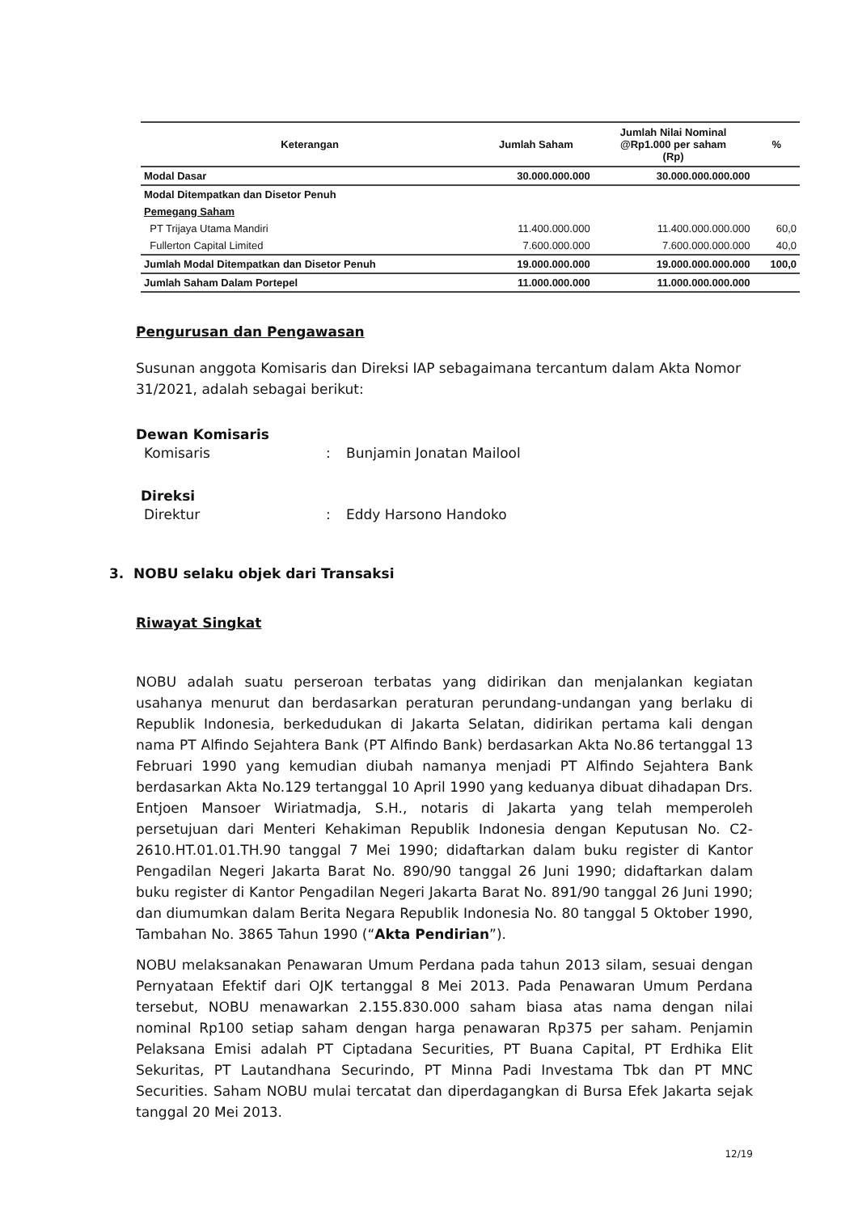| Keterangan | Jumlah Saham | Jumlah Nilai Nominal @Rp1.000 per saham (Rp) | % |
| --- | --- | --- | --- |
| Modal Dasar | 30.000.000.000 | 30.000.000.000.000 | |
| Modal Ditempatkan dan Disetor Penuh | | | |
| Pemegang Saham | | | |
| PT Trijaya Utama Mandiri | 11.400.000.000 | 11.400.000.000.000 | 60,0 |
| Fullerton Capital Limited | 7.600.000.000 | 7.600.000.000.000 | 40,0 |
| Jumlah Modal Ditempatkan dan Disetor Penuh | 19.000.000.000 | 19.000.000.000.000 | 100,0 |
| Jumlah Saham Dalam Portepel | 11.000.000.000 | 11.000.000.000.000 | |
Pengurusan dan Pengawasan
Susunan anggota Komisaris dan Direksi IAP sebagaimana tercantum dalam Akta Nomor 31/2021, adalah sebagai berikut:
Dewan Komisaris
Komisaris: Bunjamin Jonatan Mailool
Direksi
Direktur: Eddy Harsono Handoko
3. NOBU selaku objek dari Transaksi
Riwayat Singkat
NOBU adalah suatu perseroan terbatas yang didirikan dan menjalankan kegiatan usahanya menurut dan berdasarkan peraturan perundang-undangan yang berlaku di Republik Indonesia, berkedudukan di Jakarta Selatan, didirikan pertama kali dengan nama PT Alfindo Sejahtera Bank (PT Alfindo Bank) berdasarkan Akta No.86 tertanggal 13 Februari 1990 yang kemudian diubah namanya menjadi PT Alfindo Sejahtera Bank berdasarkan Akta No.129 tertanggal 10 April 1990 yang keduanya dibuat dihadapan Drs. Entjoen Mansoer Wiriatmadja, S.H., notaris di Jakarta yang telah memperoleh persetujuan dari Menteri Kehakiman Republik Indonesia dengan Keputusan No. C2-2610.HT.01.01.TH.90 tanggal 7 Mei 1990; didaftarkan dalam buku register di Kantor Pengadilan Negeri Jakarta Barat No. 890/90 tanggal 26 Juni 1990; didaftarkan dalam buku register di Kantor Pengadilan Negeri Jakarta Barat No. 891/90 tanggal 26 Juni 1990; dan diumumkan dalam Berita Negara Republik Indonesia No. 80 tanggal 5 Oktober 1990, Tambahan No. 3865 Tahun 1990 (“Akta Pendirian”).
NOBU melaksanakan Penawaran Umum Perdana pada tahun 2013 silam, sesuai dengan Pernyataan Efektif dari OJK tertanggal 8 Mei 2013. Pada Penawaran Umum Perdana tersebut, NOBU menawarkan 2.155.830.000 saham biasa atas nama dengan nilai nominal Rp100 setiap saham dengan harga penawaran Rp375 per saham. Penjamin Pelaksana Emisi adalah PT Ciptadana Securities, PT Buana Capital, PT Erdhika Elit Sekuritas, PT Lautandhana Securindo, PT Minna Padi Investama Tbk dan PT MNC Securities. Saham NOBU mulai tercatat dan diperdagangkan di Bursa Efek Jakarta sejak tanggal 20 Mei 2013.
12/19